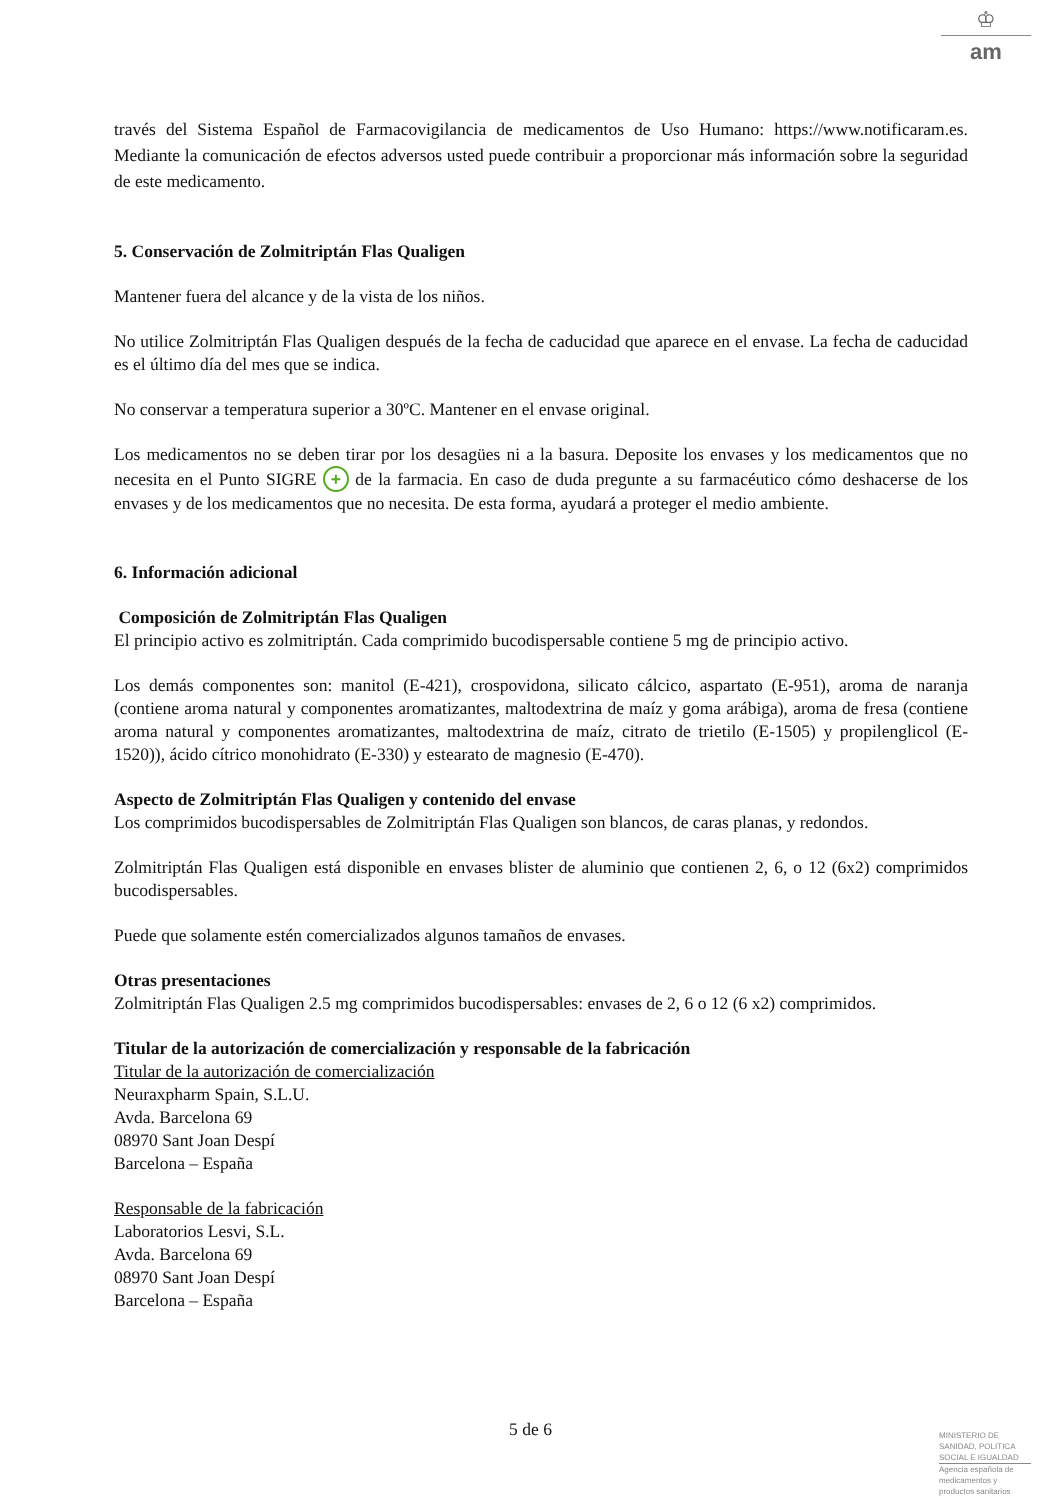♔
am
través del Sistema Español de Farmacovigilancia de medicamentos de Uso Humano: https://www.notificaram.es. Mediante la comunicación de efectos adversos usted puede contribuir a proporcionar más información sobre la seguridad de este medicamento.
5. Conservación de Zolmitriptán Flas Qualigen
Mantener fuera del alcance y de la vista de los niños.
No utilice Zolmitriptán Flas Qualigen después de la fecha de caducidad que aparece en el envase. La fecha de caducidad es el último día del mes que se indica.
No conservar a temperatura superior a 30ºC. Mantener en el envase original.
Los medicamentos no se deben tirar por los desagües ni a la basura. Deposite los envases y los medicamentos que no necesita en el Punto SIGRE + de la farmacia. En caso de duda pregunte a su farmacéutico cómo deshacerse de los envases y de los medicamentos que no necesita. De esta forma, ayudará a proteger el medio ambiente.
6. Información adicional
Composición de Zolmitriptán Flas Qualigen
El principio activo es zolmitriptán. Cada comprimido bucodispersable contiene 5 mg de principio activo.
Los demás componentes son: manitol (E-421), crospovidona, silicato cálcico, aspartato (E-951), aroma de naranja (contiene aroma natural y componentes aromatizantes, maltodextrina de maíz y goma arábiga), aroma de fresa (contiene aroma natural y componentes aromatizantes, maltodextrina de maíz, citrato de trietilo (E-1505) y propilenglicol (E-1520)), ácido cítrico monohidrato (E-330) y estearato de magnesio (E-470).
Aspecto de Zolmitriptán Flas Qualigen y contenido del envase
Los comprimidos bucodispersables de Zolmitriptán Flas Qualigen son blancos, de caras planas, y redondos.
Zolmitriptán Flas Qualigen está disponible en envases blister de aluminio que contienen 2, 6, o 12 (6x2) comprimidos bucodispersables.
Puede que solamente estén comercializados algunos tamaños de envases.
Otras presentaciones
Zolmitriptán Flas Qualigen 2.5 mg comprimidos bucodispersables: envases de 2, 6 o 12 (6 x2) comprimidos.
Titular de la autorización de comercialización y responsable de la fabricación
Titular de la autorización de comercialización
Neuraxpharm Spain, S.L.U.
Avda. Barcelona 69
08970 Sant Joan Despí
Barcelona – España
Responsable de la fabricación
Laboratorios Lesvi, S.L.
Avda. Barcelona 69
08970 Sant Joan Despí
Barcelona – España
5 de 6
MINISTERIO DE
SANIDAD, POLITICA
SOCIAL E IGUALDAD
Agencia española de
medicamentos y
productos sanitarios